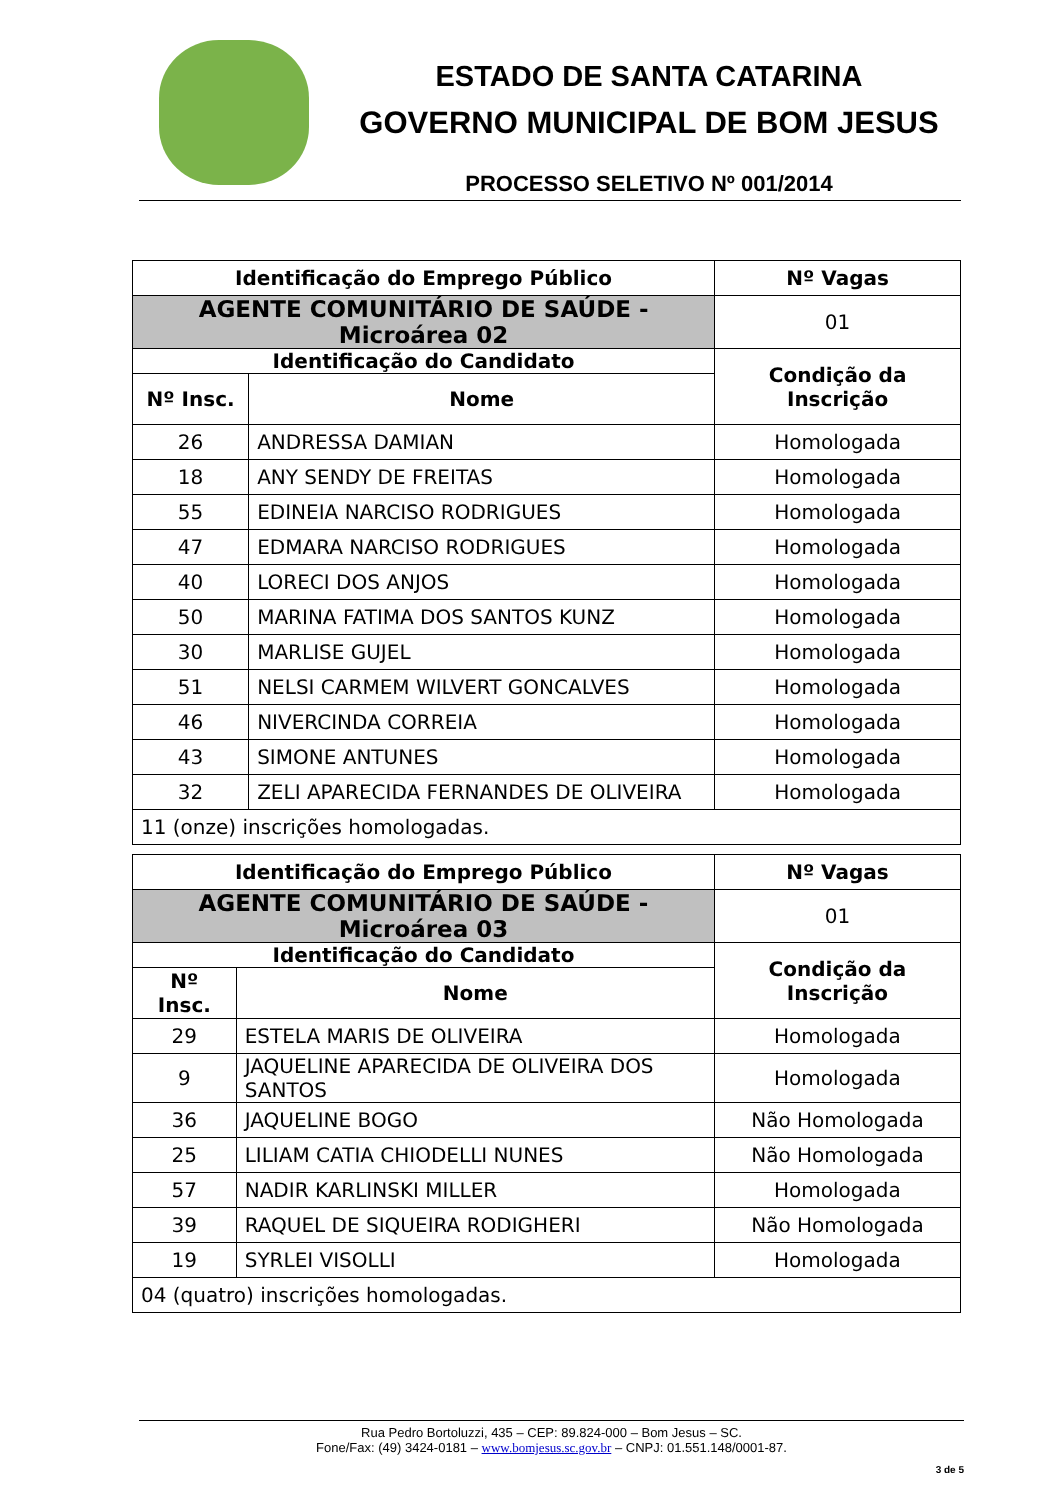ESTADO DE SANTA CATARINA
GOVERNO MUNICIPAL DE BOM JESUS
PROCESSO SELETIVO Nº 001/2014
| Identificação do Emprego Público | | | Nº Vagas |
| --- | --- | --- | --- |
| AGENTE COMUNITÁRIO DE SAÚDE - Microárea 02 | | | 01 |
| Identificação do Candidato | | Condição da Inscrição | |
| Nº Insc. | Nome | | |
| 26 | ANDRESSA DAMIAN | Homologada | |
| 18 | ANY SENDY DE FREITAS | Homologada | |
| 55 | EDINEIA NARCISO RODRIGUES | Homologada | |
| 47 | EDMARA NARCISO RODRIGUES | Homologada | |
| 40 | LORECI DOS ANJOS | Homologada | |
| 50 | MARINA FATIMA DOS SANTOS KUNZ | Homologada | |
| 30 | MARLISE GUJEL | Homologada | |
| 51 | NELSI CARMEM WILVERT GONCALVES | Homologada | |
| 46 | NIVERCINDA CORREIA | Homologada | |
| 43 | SIMONE ANTUNES | Homologada | |
| 32 | ZELI APARECIDA FERNANDES DE OLIVEIRA | Homologada | |
| 11 (onze) inscrições homologadas. | | | |
| Identificação do Emprego Público | | | Nº Vagas |
| --- | --- | --- | --- |
| AGENTE COMUNITÁRIO DE SAÚDE - Microárea 03 | | | 01 |
| Identificação do Candidato | | Condição da Inscrição | |
| Nº Insc. | Nome | | |
| 29 | ESTELA MARIS DE OLIVEIRA | Homologada | |
| 9 | JAQUELINE APARECIDA DE OLIVEIRA DOS SANTOS | Homologada | |
| 36 | JAQUELINE BOGO | Não Homologada | |
| 25 | LILIAM CATIA CHIODELLI NUNES | Não Homologada | |
| 57 | NADIR KARLINSKI MILLER | Homologada | |
| 39 | RAQUEL DE SIQUEIRA RODIGHERI | Não Homologada | |
| 19 | SYRLEI VISOLLI | Homologada | |
| 04 (quatro) inscrições homologadas. | | | |
Rua Pedro Bortoluzzi, 435 – CEP: 89.824-000 – Bom Jesus – SC.
Fone/Fax: (49) 3424-0181 – www.bomjesus.sc.gov.br – CNPJ: 01.551.148/0001-87.
3 de 5